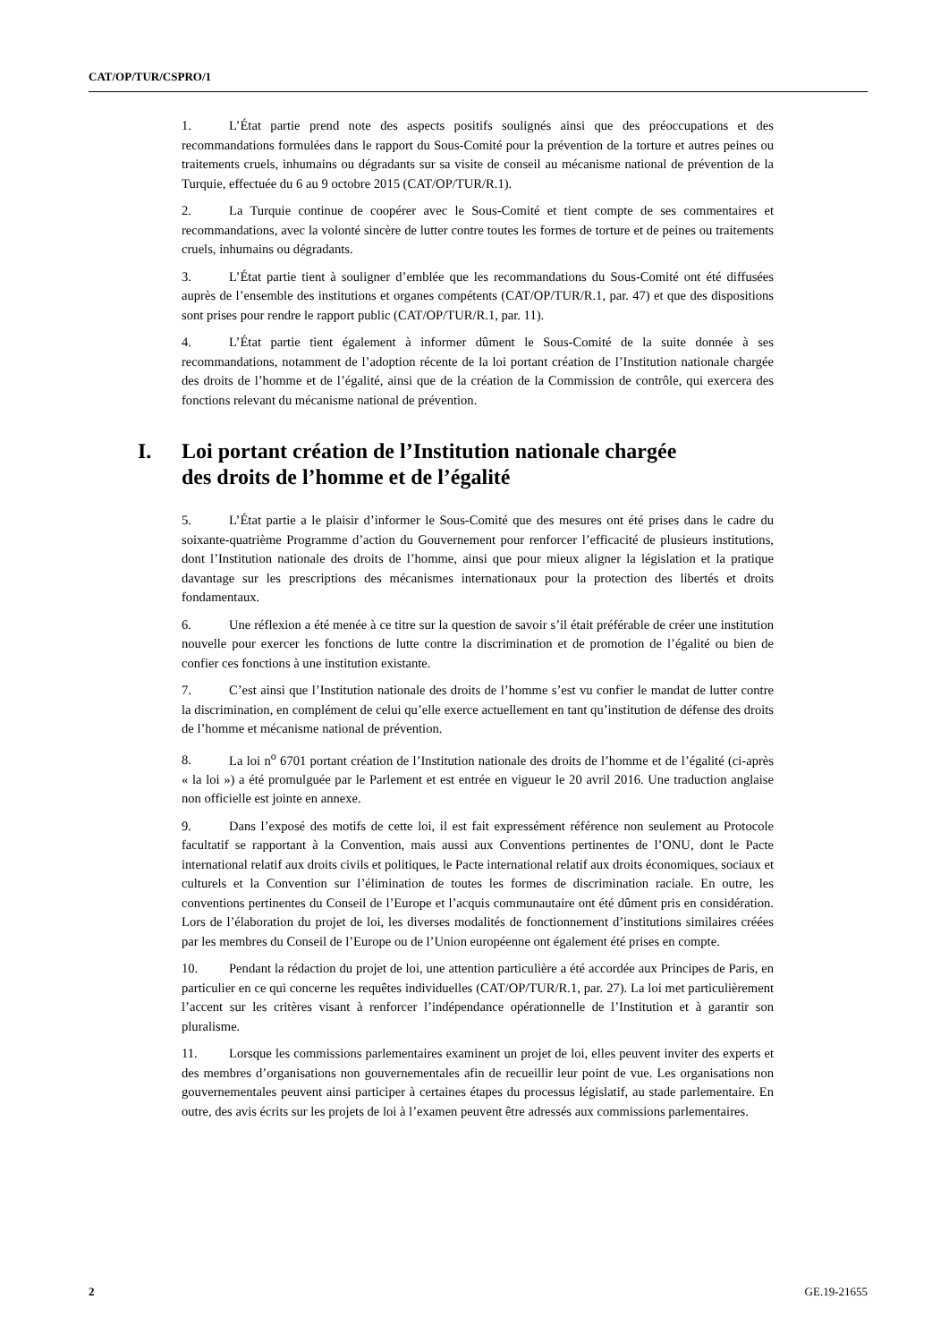CAT/OP/TUR/CSPRO/1
1. L’État partie prend note des aspects positifs soulignés ainsi que des préoccupations et des recommandations formulées dans le rapport du Sous-Comité pour la prévention de la torture et autres peines ou traitements cruels, inhumains ou dégradants sur sa visite de conseil au mécanisme national de prévention de la Turquie, effectuée du 6 au 9 octobre 2015 (CAT/OP/TUR/R.1).
2. La Turquie continue de coopérer avec le Sous-Comité et tient compte de ses commentaires et recommandations, avec la volonté sincère de lutter contre toutes les formes de torture et de peines ou traitements cruels, inhumains ou dégradants.
3. L’État partie tient à souligner d’emblée que les recommandations du Sous-Comité ont été diffusées auprès de l’ensemble des institutions et organes compétents (CAT/OP/TUR/R.1, par. 47) et que des dispositions sont prises pour rendre le rapport public (CAT/OP/TUR/R.1, par. 11).
4. L’État partie tient également à informer dûment le Sous-Comité de la suite donnée à ses recommandations, notamment de l’adoption récente de la loi portant création de l’Institution nationale chargée des droits de l’homme et de l’égalité, ainsi que de la création de la Commission de contrôle, qui exercera des fonctions relevant du mécanisme national de prévention.
I. Loi portant création de l’Institution nationale chargée
des droits de l’homme et de l’égalité
5. L’État partie a le plaisir d’informer le Sous-Comité que des mesures ont été prises dans le cadre du soixante-quatrième Programme d’action du Gouvernement pour renforcer l’efficacité de plusieurs institutions, dont l’Institution nationale des droits de l’homme, ainsi que pour mieux aligner la législation et la pratique davantage sur les prescriptions des mécanismes internationaux pour la protection des libertés et droits fondamentaux.
6. Une réflexion a été menée à ce titre sur la question de savoir s’il était préférable de créer une institution nouvelle pour exercer les fonctions de lutte contre la discrimination et de promotion de l’égalité ou bien de confier ces fonctions à une institution existante.
7. C’est ainsi que l’Institution nationale des droits de l’homme s’est vu confier le mandat de lutter contre la discrimination, en complément de celui qu’elle exerce actuellement en tant qu’institution de défense des droits de l’homme et mécanisme national de prévention.
8. La loi n<sup>o</sup> 6701 portant création de l’Institution nationale des droits de l’homme et de l’égalité (ci-après « la loi ») a été promulguée par le Parlement et est entrée en vigueur le 20 avril 2016. Une traduction anglaise non officielle est jointe en annexe.
9. Dans l’exposé des motifs de cette loi, il est fait expressément référence non seulement au Protocole facultatif se rapportant à la Convention, mais aussi aux Conventions pertinentes de l’ONU, dont le Pacte international relatif aux droits civils et politiques, le Pacte international relatif aux droits économiques, sociaux et culturels et la Convention sur l’élimination de toutes les formes de discrimination raciale. En outre, les conventions pertinentes du Conseil de l’Europe et l’acquis communautaire ont été dûment pris en considération. Lors de l’élaboration du projet de loi, les diverses modalités de fonctionnement d’institutions similaires créées par les membres du Conseil de l’Europe ou de l’Union européenne ont également été prises en compte.
10. Pendant la rédaction du projet de loi, une attention particulière a été accordée aux Principes de Paris, en particulier en ce qui concerne les requêtes individuelles (CAT/OP/TUR/R.1, par. 27). La loi met particulièrement l’accent sur les critères visant à renforcer l’indépendance opérationnelle de l’Institution et à garantir son pluralisme.
11. Lorsque les commissions parlementaires examinent un projet de loi, elles peuvent inviter des experts et des membres d’organisations non gouvernementales afin de recueillir leur point de vue. Les organisations non gouvernementales peuvent ainsi participer à certaines étapes du processus législatif, au stade parlementaire. En outre, des avis écrits sur les projets de loi à l’examen peuvent être adressés aux commissions parlementaires.
2 GE.19-21655